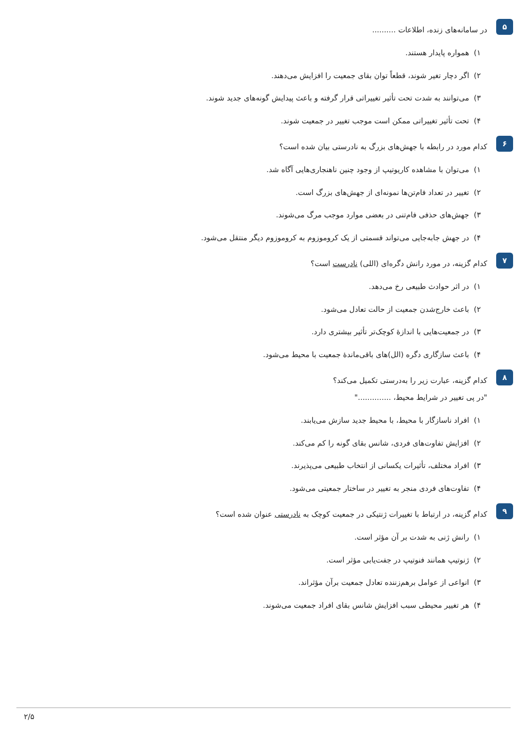۵
در سامانه‌های زنده، اطلاعات ..........
۱) همواره پایدار هستند.
۲) اگر دچار تغیر شوند، قطعاً توان بقای جمعیت را افزایش می‌دهند.
۳) می‌توانند به شدت تحت تأثیر تغییراتی قرار گرفته و باعث پیدایش گونه‌های جدید شوند.
۴) تحت تأثیر تغییراتی ممکن است موجب تغییر در جمعیت شوند.
۶
کدام مورد در رابطه با جهش‌های بزرگ به نادرستی بیان شده است؟
۱) می‌توان با مشاهده کاریوتیپ از وجود چنین ناهنجاری‌هایی آگاه شد.
۲) تغییر در تعداد فام‌تن‌ها نمونه‌ای از جهش‌های بزرگ است.
۳) جهش‌های حذفی فام‌تنی در بعضی موارد موجب مرگ می‌شوند.
۴) در جهش جابه‌جایی می‌تواند قسمتی از یک کروموزوم به کروموزوم دیگر منتقل می‌شود.
۷
کدام گزینه، در مورد رانش دگره‌ای (اللی) نادرست است؟
۱) در اثر حوادث طبیعی رخ می‌دهد.
۲) باعث خارج‌شدن جمعیت از حالت تعادل می‌شود.
۳) در جمعیت‌هایی با اندازهٔ کوچک‌تر تأثیر بیشتری دارد.
۴) باعث سازگاری دگره (الل)های باقی‌ماندهٔ جمعیت با محیط می‌شود.
۸
کدام گزینه، عبارت زیر را به‌درستی تکمیل می‌کند؟
"در پی تغییر در شرایط محیط، .............."
۱) افراد ناسازگار با محیط، با محیط جدید سازش می‌یابند.
۲) افزایش تفاوت‌های فردی، شانس بقای گونه را کم می‌کند.
۳) افراد مختلف، تأثیرات یکسانی از انتخاب طبیعی می‌پذیرند.
۴) تفاوت‌های فردی منجر به تغییر در ساختار جمعیتی می‌شود.
۹
کدام گزینه، در ارتباط با تغییرات ژنتیکی در جمعیت کوچک به نادرستی عنوان شده است؟
۱) رانش ژنی به شدت بر آن مؤثر است.
۲) ژنوتیپ همانند فنوتیپ در جفت‌یابی مؤثر است.
۳) انواعی از عوامل برهم‌زننده تعادل جمعیت برآن مؤثراند.
۴) هر تغییر محیطی سبب افزایش شانس بقای افراد جمعیت می‌شوند.
۲/۵